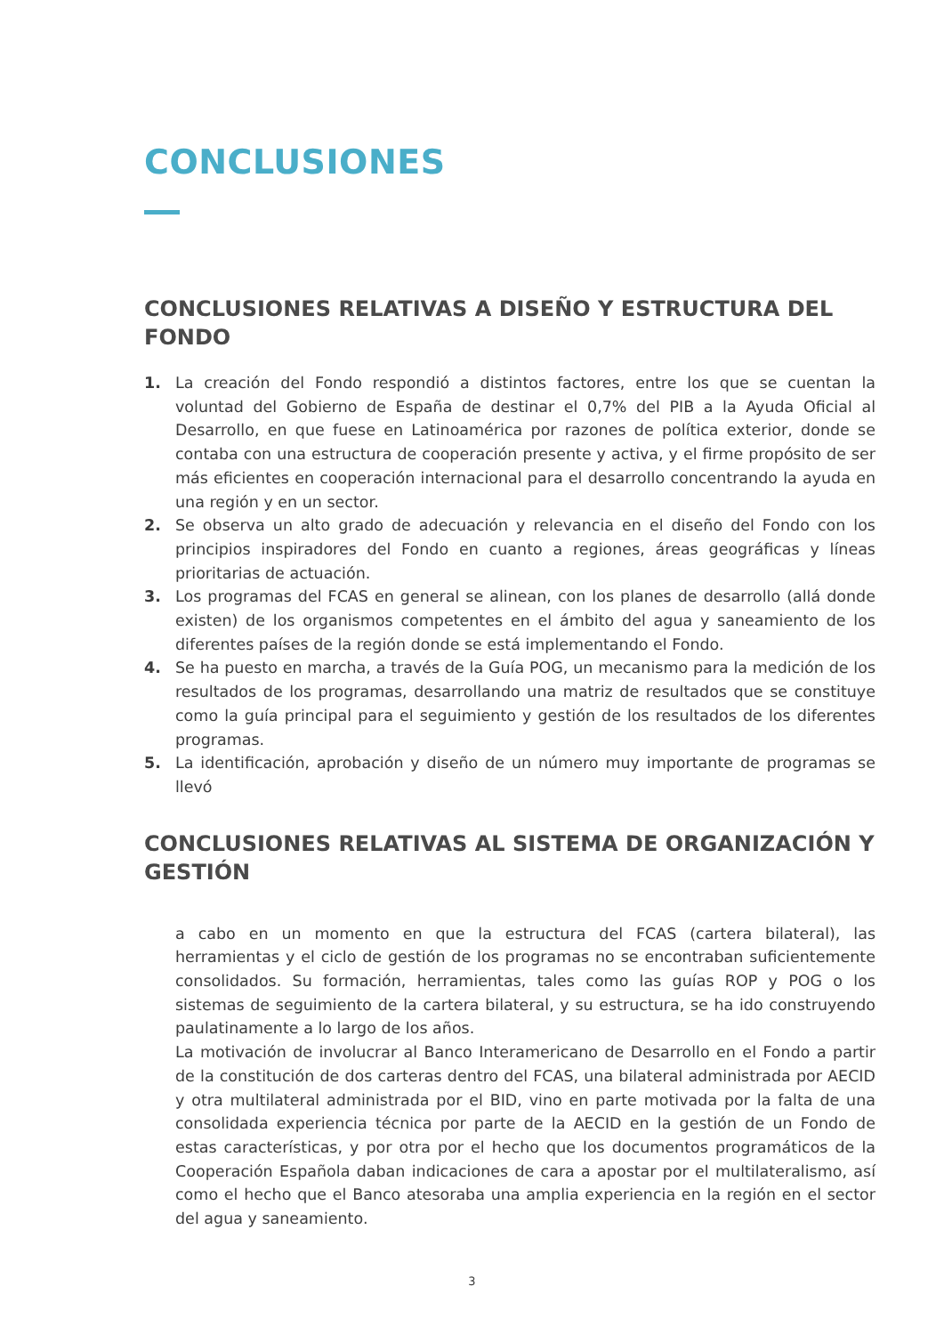CONCLUSIONES
CONCLUSIONES RELATIVAS A DISEÑO Y ESTRUCTURA DEL FONDO
1. La creación del Fondo respondió a distintos factores, entre los que se cuentan la voluntad del Gobierno de España de destinar el 0,7% del PIB a la Ayuda Oficial al Desarrollo, en que fuese en Latinoamérica por razones de política exterior, donde se contaba con una estructura de cooperación presente y activa, y el firme propósito de ser más eficientes en cooperación internacional para el desarrollo concentrando la ayuda en una región y en un sector.
2. Se observa un alto grado de adecuación y relevancia en el diseño del Fondo con los principios inspiradores del Fondo en cuanto a regiones, áreas geográficas y líneas prioritarias de actuación.
3. Los programas del FCAS en general se alinean, con los planes de desarrollo (allá donde existen) de los organismos competentes en el ámbito del agua y saneamiento de los diferentes países de la región donde se está implementando el Fondo.
4. Se ha puesto en marcha, a través de la Guía POG, un mecanismo para la medición de los resultados de los programas, desarrollando una matriz de resultados que se constituye como la guía principal para el seguimiento y gestión de los resultados de los diferentes programas.
5. La identificación, aprobación y diseño de un número muy importante de programas se llevó
CONCLUSIONES RELATIVAS AL SISTEMA DE ORGANIZACIÓN Y GESTIÓN
a cabo en un momento en que la estructura del FCAS (cartera bilateral), las herramientas y el ciclo de gestión de los programas no se encontraban suficientemente consolidados. Su formación, herramientas, tales como las guías ROP y POG o los sistemas de seguimiento de la cartera bilateral, y su estructura, se ha ido construyendo paulatinamente a lo largo de los años.
La motivación de involucrar al Banco Interamericano de Desarrollo en el Fondo a partir de la constitución de dos carteras dentro del FCAS, una bilateral administrada por AECID y otra multilateral administrada por el BID, vino en parte motivada por la falta de una consolidada experiencia técnica por parte de la AECID en la gestión de un Fondo de estas características, y por otra por el hecho que los documentos programáticos de la Cooperación Española daban indicaciones de cara a apostar por el multilateralismo, así como el hecho que el Banco atesoraba una amplia experiencia en la región en el sector del agua y saneamiento.
3